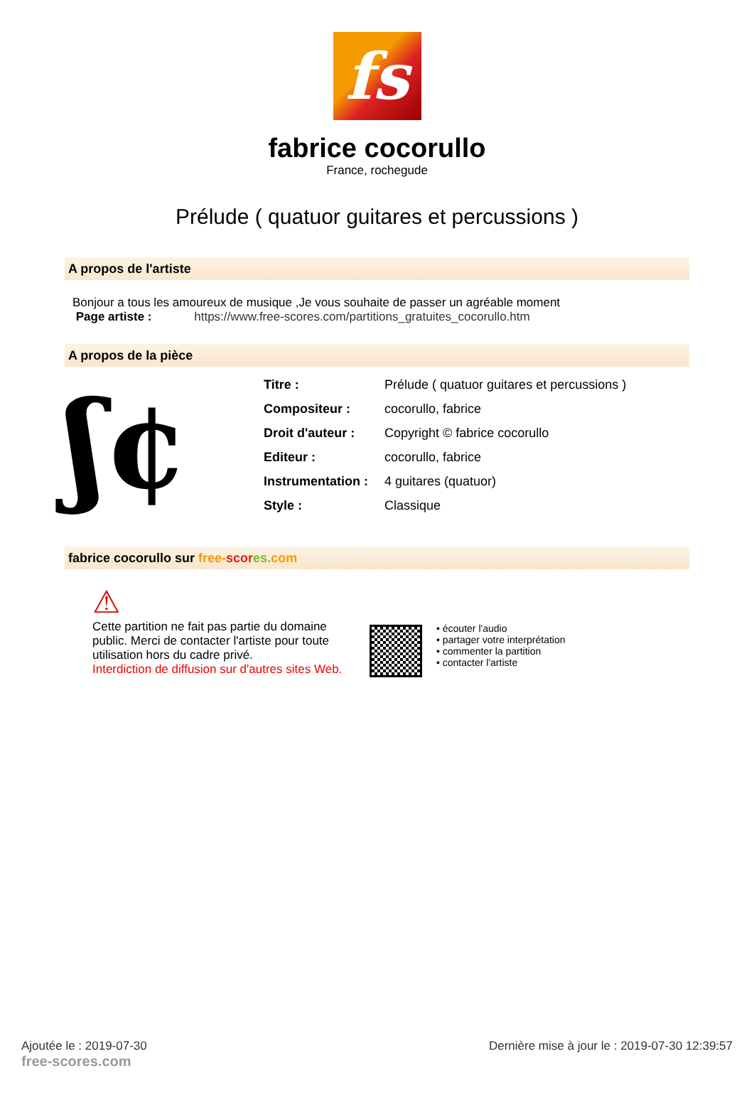fs
fabrice cocorullo
France, rochegude
Prélude ( quatuor guitares et percussions )
A propos de l'artiste
Bonjour a tous les amoureux de musique ,Je vous souhaite de passer un agréable moment
Page artiste : https://www.free-scores.com/partitions_gratuites_cocorullo.htm
A propos de la pièce
ʃ¢
| Titre : | Prélude ( quatuor guitares et percussions ) |
| Compositeur : | cocorullo, fabrice |
| Droit d'auteur : | Copyright © fabrice cocorullo |
| Editeur : | cocorullo, fabrice |
| Instrumentation : | 4 guitares (quatuor) |
| Style : | Classique |
fabrice cocorullo sur free-scor es.com
⚠
Cette partition ne fait pas partie du domaine public. Merci de contacter l'artiste pour toute utilisation hors du cadre privé.
Interdiction de diffusion sur d'autres sites Web.
• écouter l'audio
• partager votre interprétation
• commenter la partition
• contacter l'artiste
Ajoutée le : 2019-07-30
free-scores.com
Dernière mise à jour le : 2019-07-30 12:39:57